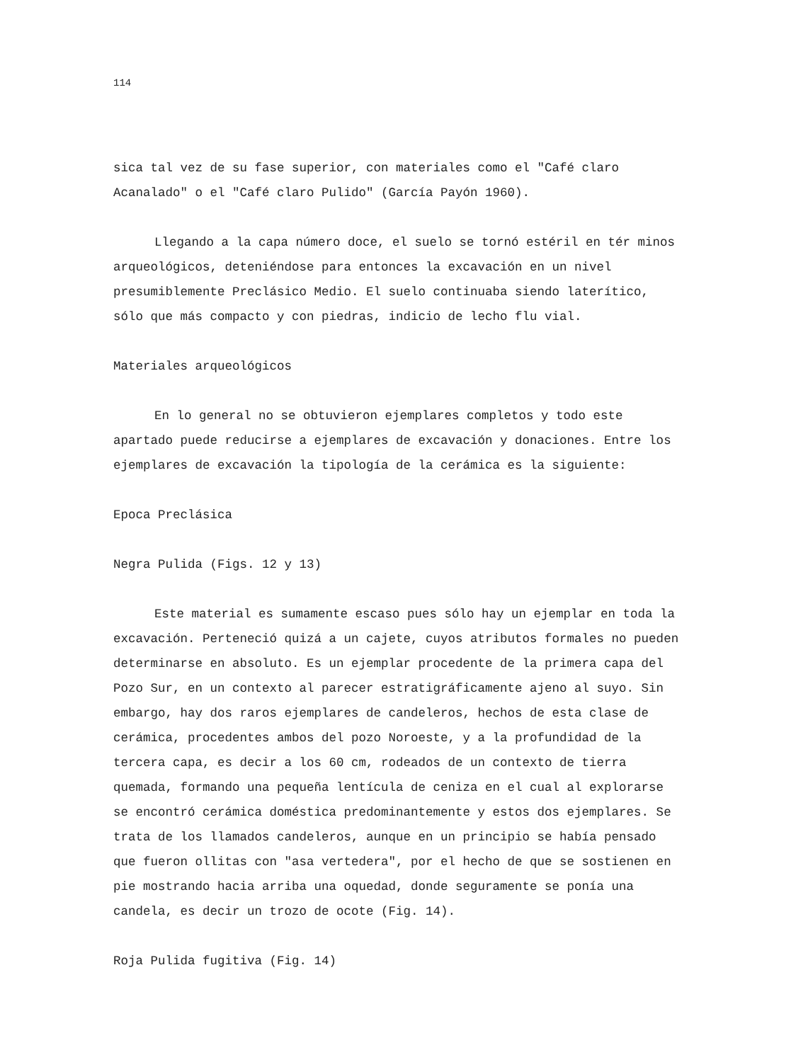114
sica tal vez de su fase superior, con materiales como el "Café claro Acanalado" o el "Café claro Pulido" (García Payón 1960).
Llegando a la capa número doce, el suelo se tornó estéril en tér minos arqueológicos, deteniéndose para entonces la excavación en un nivel presumiblemente Preclásico Medio. El suelo continuaba siendo laterítico, sólo que más compacto y con piedras, indicio de lecho flu vial.
Materiales arqueológicos
En lo general no se obtuvieron ejemplares completos y todo este apartado puede reducirse a ejemplares de excavación y donaciones. Entre los ejemplares de excavación la tipología de la cerámica es la siguiente:
Epoca Preclásica
Negra Pulida (Figs. 12 y 13)
Este material es sumamente escaso pues sólo hay un ejemplar en toda la excavación. Perteneció quizá a un cajete, cuyos atributos formales no pueden determinarse en absoluto. Es un ejemplar procedente de la primera capa del Pozo Sur, en un contexto al parecer estratigráficamente ajeno al suyo. Sin embargo, hay dos raros ejemplares de candeleros, hechos de esta clase de cerámica, procedentes ambos del pozo Noroeste, y a la profundidad de la tercera capa, es decir a los 60 cm, rodeados de un contexto de tierra quemada, formando una pequeña lentícula de ceniza en el cual al explorarse se encontró cerámica doméstica predominantemente y estos dos ejemplares. Se trata de los llamados candeleros, aunque en un principio se había pensado que fueron ollitas con "asa vertedera", por el hecho de que se sostienen en pie mostrando hacia arriba una oquedad, donde seguramente se ponía una candela, es decir un trozo de ocote (Fig. 14).
Roja Pulida fugitiva (Fig. 14)